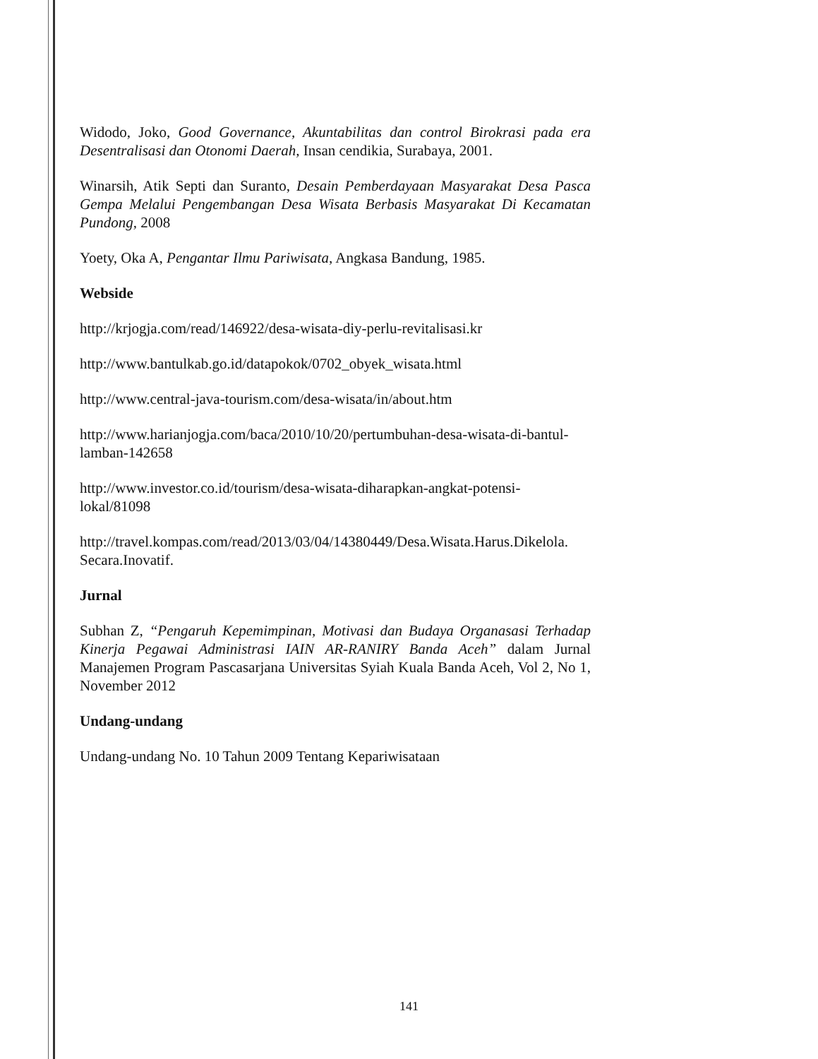Widodo, Joko, Good Governance, Akuntabilitas dan control Birokrasi pada era Desentralisasi dan Otonomi Daerah, Insan cendikia, Surabaya, 2001.
Winarsih, Atik Septi dan Suranto, Desain Pemberdayaan Masyarakat Desa Pasca Gempa Melalui Pengembangan Desa Wisata Berbasis Masyarakat Di Kecamatan Pundong, 2008
Yoety, Oka A, Pengantar Ilmu Pariwisata, Angkasa Bandung, 1985.
Webside
http://krjogja.com/read/146922/desa-wisata-diy-perlu-revitalisasi.kr
http://www.bantulkab.go.id/datapokok/0702_obyek_wisata.html
http://www.central-java-tourism.com/desa-wisata/in/about.htm
http://www.harianjogja.com/baca/2010/10/20/pertumbuhan-desa-wisata-di-bantul-lamban-142658
http://www.investor.co.id/tourism/desa-wisata-diharapkan-angkat-potensi-lokal/81098
http://travel.kompas.com/read/2013/03/04/14380449/Desa.Wisata.Harus.Dikelola. Secara.Inovatif.
Jurnal
Subhan Z, “Pengaruh Kepemimpinan, Motivasi dan Budaya Organasasi Terhadap Kinerja Pegawai Administrasi IAIN AR-RANIRY Banda Aceh” dalam Jurnal Manajemen Program Pascasarjana Universitas Syiah Kuala Banda Aceh, Vol 2, No 1, November 2012
Undang-undang
Undang-undang No. 10 Tahun 2009 Tentang Kepariwisataan
141